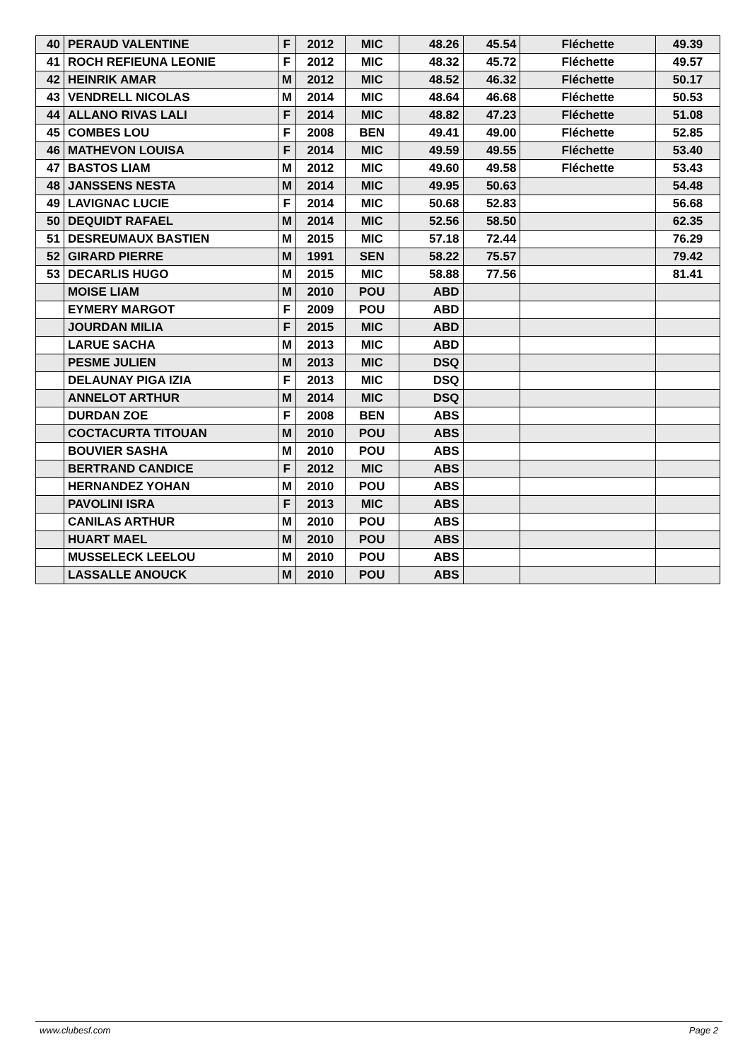| 40 | PERAUD VALENTINE | F | 2012 | MIC | 48.26 | 45.54 | Fléchette | 49.39 |
| 41 | ROCH REFIEUNA LEONIE | F | 2012 | MIC | 48.32 | 45.72 | Fléchette | 49.57 |
| 42 | HEINRIK AMAR | M | 2012 | MIC | 48.52 | 46.32 | Fléchette | 50.17 |
| 43 | VENDRELL NICOLAS | M | 2014 | MIC | 48.64 | 46.68 | Fléchette | 50.53 |
| 44 | ALLANO RIVAS LALI | F | 2014 | MIC | 48.82 | 47.23 | Fléchette | 51.08 |
| 45 | COMBES LOU | F | 2008 | BEN | 49.41 | 49.00 | Fléchette | 52.85 |
| 46 | MATHEVON LOUISA | F | 2014 | MIC | 49.59 | 49.55 | Fléchette | 53.40 |
| 47 | BASTOS LIAM | M | 2012 | MIC | 49.60 | 49.58 | Fléchette | 53.43 |
| 48 | JANSSENS NESTA | M | 2014 | MIC | 49.95 | 50.63 | | 54.48 |
| 49 | LAVIGNAC LUCIE | F | 2014 | MIC | 50.68 | 52.83 | | 56.68 |
| 50 | DEQUIDT RAFAEL | M | 2014 | MIC | 52.56 | 58.50 | | 62.35 |
| 51 | DESREUMAUX BASTIEN | M | 2015 | MIC | 57.18 | 72.44 | | 76.29 |
| 52 | GIRARD PIERRE | M | 1991 | SEN | 58.22 | 75.57 | | 79.42 |
| 53 | DECARLIS HUGO | M | 2015 | MIC | 58.88 | 77.56 | | 81.41 |
| | MOISE LIAM | M | 2010 | POU | ABD | | | |
| | EYMERY MARGOT | F | 2009 | POU | ABD | | | |
| | JOURDAN MILIA | F | 2015 | MIC | ABD | | | |
| | LARUE SACHA | M | 2013 | MIC | ABD | | | |
| | PESME JULIEN | M | 2013 | MIC | DSQ | | | |
| | DELAUNAY PIGA IZIA | F | 2013 | MIC | DSQ | | | |
| | ANNELOT ARTHUR | M | 2014 | MIC | DSQ | | | |
| | DURDAN ZOE | F | 2008 | BEN | ABS | | | |
| | COCTACURTA TITOUAN | M | 2010 | POU | ABS | | | |
| | BOUVIER SASHA | M | 2010 | POU | ABS | | | |
| | BERTRAND CANDICE | F | 2012 | MIC | ABS | | | |
| | HERNANDEZ YOHAN | M | 2010 | POU | ABS | | | |
| | PAVOLINI ISRA | F | 2013 | MIC | ABS | | | |
| | CANILAS ARTHUR | M | 2010 | POU | ABS | | | |
| | HUART MAEL | M | 2010 | POU | ABS | | | |
| | MUSSELECK LEELOU | M | 2010 | POU | ABS | | | |
| | LASSALLE ANOUCK | M | 2010 | POU | ABS | | | |
www.clubesf.com Page 2